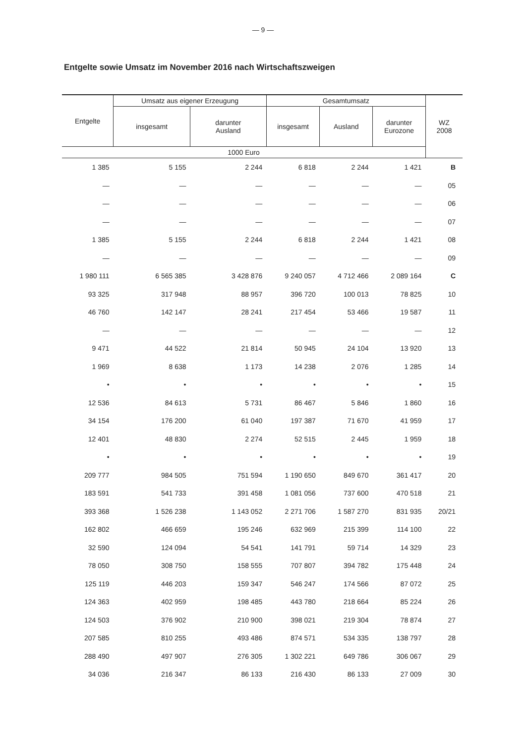— 9 —
Entgelte sowie Umsatz im November 2016 nach Wirtschaftszweigen
| Entgelte | Umsatz aus eigener Erzeugung | | Gesamtumsatz | | | WZ 2008 |
| --- | --- | --- | --- | --- | --- | --- |
| | insgesamt | darunter Ausland | insgesamt | Ausland | darunter Eurozone | |
| 1000 Euro | | | | | | |
| 1 385 | 5 155 | 2 244 | 6 818 | 2 244 | 1 421 | B |
| — | — | — | — | — | — | 05 |
| — | — | — | — | — | — | 06 |
| — | — | — | — | — | — | 07 |
| 1 385 | 5 155 | 2 244 | 6 818 | 2 244 | 1 421 | 08 |
| — | — | — | — | — | — | 09 |
| 1 980 111 | 6 565 385 | 3 428 876 | 9 240 057 | 4 712 466 | 2 089 164 | C |
| 93 325 | 317 948 | 88 957 | 396 720 | 100 013 | 78 825 | 10 |
| 46 760 | 142 147 | 28 241 | 217 454 | 53 466 | 19 587 | 11 |
| — | — | — | — | — | — | 12 |
| 9 471 | 44 522 | 21 814 | 50 945 | 24 104 | 13 920 | 13 |
| 1 969 | 8 638 | 1 173 | 14 238 | 2 076 | 1 285 | 14 |
| • | • | • | • | • | • | 15 |
| 12 536 | 84 613 | 5 731 | 86 467 | 5 846 | 1 860 | 16 |
| 34 154 | 176 200 | 61 040 | 197 387 | 71 670 | 41 959 | 17 |
| 12 401 | 48 830 | 2 274 | 52 515 | 2 445 | 1 959 | 18 |
| • | • | • | • | • | • | 19 |
| 209 777 | 984 505 | 751 594 | 1 190 650 | 849 670 | 361 417 | 20 |
| 183 591 | 541 733 | 391 458 | 1 081 056 | 737 600 | 470 518 | 21 |
| 393 368 | 1 526 238 | 1 143 052 | 2 271 706 | 1 587 270 | 831 935 | 20/21 |
| 162 802 | 466 659 | 195 246 | 632 969 | 215 399 | 114 100 | 22 |
| 32 590 | 124 094 | 54 541 | 141 791 | 59 714 | 14 329 | 23 |
| 78 050 | 308 750 | 158 555 | 707 807 | 394 782 | 175 448 | 24 |
| 125 119 | 446 203 | 159 347 | 546 247 | 174 566 | 87 072 | 25 |
| 124 363 | 402 959 | 198 485 | 443 780 | 218 664 | 85 224 | 26 |
| 124 503 | 376 902 | 210 900 | 398 021 | 219 304 | 78 874 | 27 |
| 207 585 | 810 255 | 493 486 | 874 571 | 534 335 | 138 797 | 28 |
| 288 490 | 497 907 | 276 305 | 1 302 221 | 649 786 | 306 067 | 29 |
| 34 036 | 216 347 | 86 133 | 216 430 | 86 133 | 27 009 | 30 |